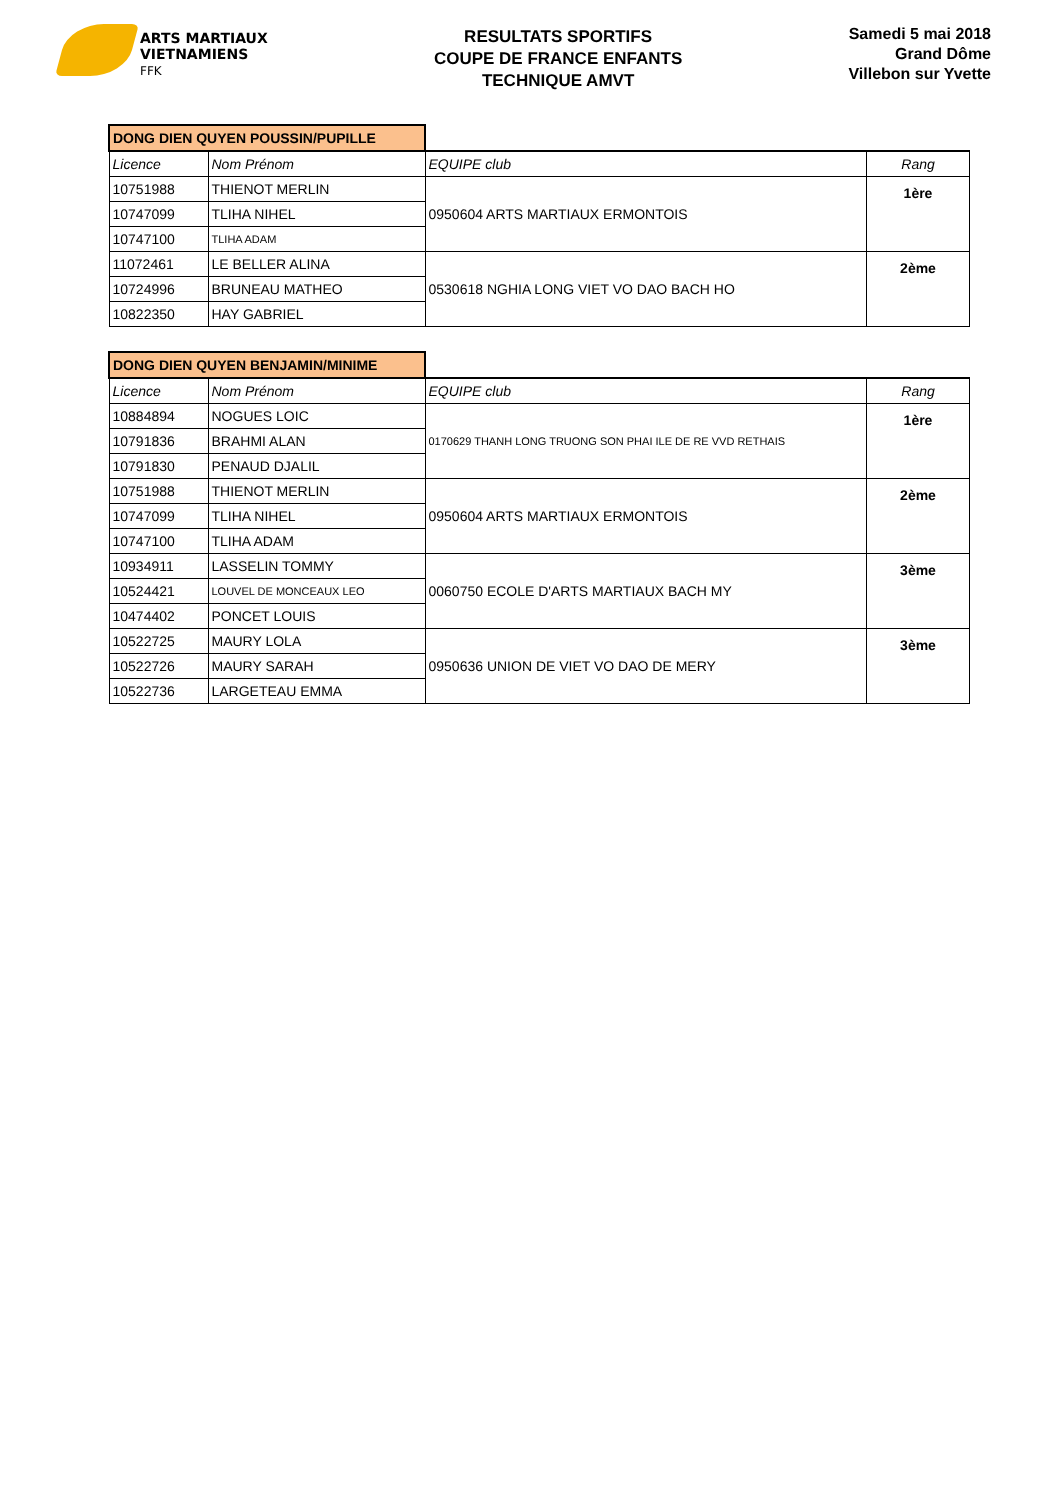ARTS MARTIAUX
VIETNAMIENS
FFK
RESULTATS SPORTIFS
COUPE DE FRANCE ENFANTS
TECHNIQUE AMVT
Samedi 5 mai 2018
Grand Dôme
Villebon sur Yvette
| DONG DIEN QUYEN POUSSIN/PUPILLE | | | |
| Licence | Nom Prénom | EQUIPE club | Rang |
| 10751988 | THIENOT MERLIN | 0950604 ARTS MARTIAUX ERMONTOIS | 1ère |
| 10747099 | TLIHA NIHEL | | |
| 10747100 | TLIHA ADAM | | |
| 11072461 | LE BELLER ALINA | 0530618 NGHIA LONG VIET VO DAO BACH HO | 2ème |
| 10724996 | BRUNEAU MATHEO | | |
| 10822350 | HAY GABRIEL | | |
| DONG DIEN QUYEN BENJAMIN/MINIME | | | |
| Licence | Nom Prénom | EQUIPE club | Rang |
| 10884894 | NOGUES LOIC | 0170629 THANH LONG TRUONG SON PHAI ILE DE RE VVD RETHAIS | 1ère |
| 10791836 | BRAHMI ALAN | | |
| 10791830 | PENAUD DJALIL | | |
| 10751988 | THIENOT MERLIN | 0950604 ARTS MARTIAUX ERMONTOIS | 2ème |
| 10747099 | TLIHA NIHEL | | |
| 10747100 | TLIHA ADAM | | |
| 10934911 | LASSELIN TOMMY | 0060750 ECOLE D'ARTS MARTIAUX BACH MY | 3ème |
| 10524421 | LOUVEL DE MONCEAUX LEO | | |
| 10474402 | PONCET LOUIS | | |
| 10522725 | MAURY LOLA | 0950636 UNION DE VIET VO DAO DE MERY | 3ème |
| 10522726 | MAURY SARAH | | |
| 10522736 | LARGETEAU EMMA | | |